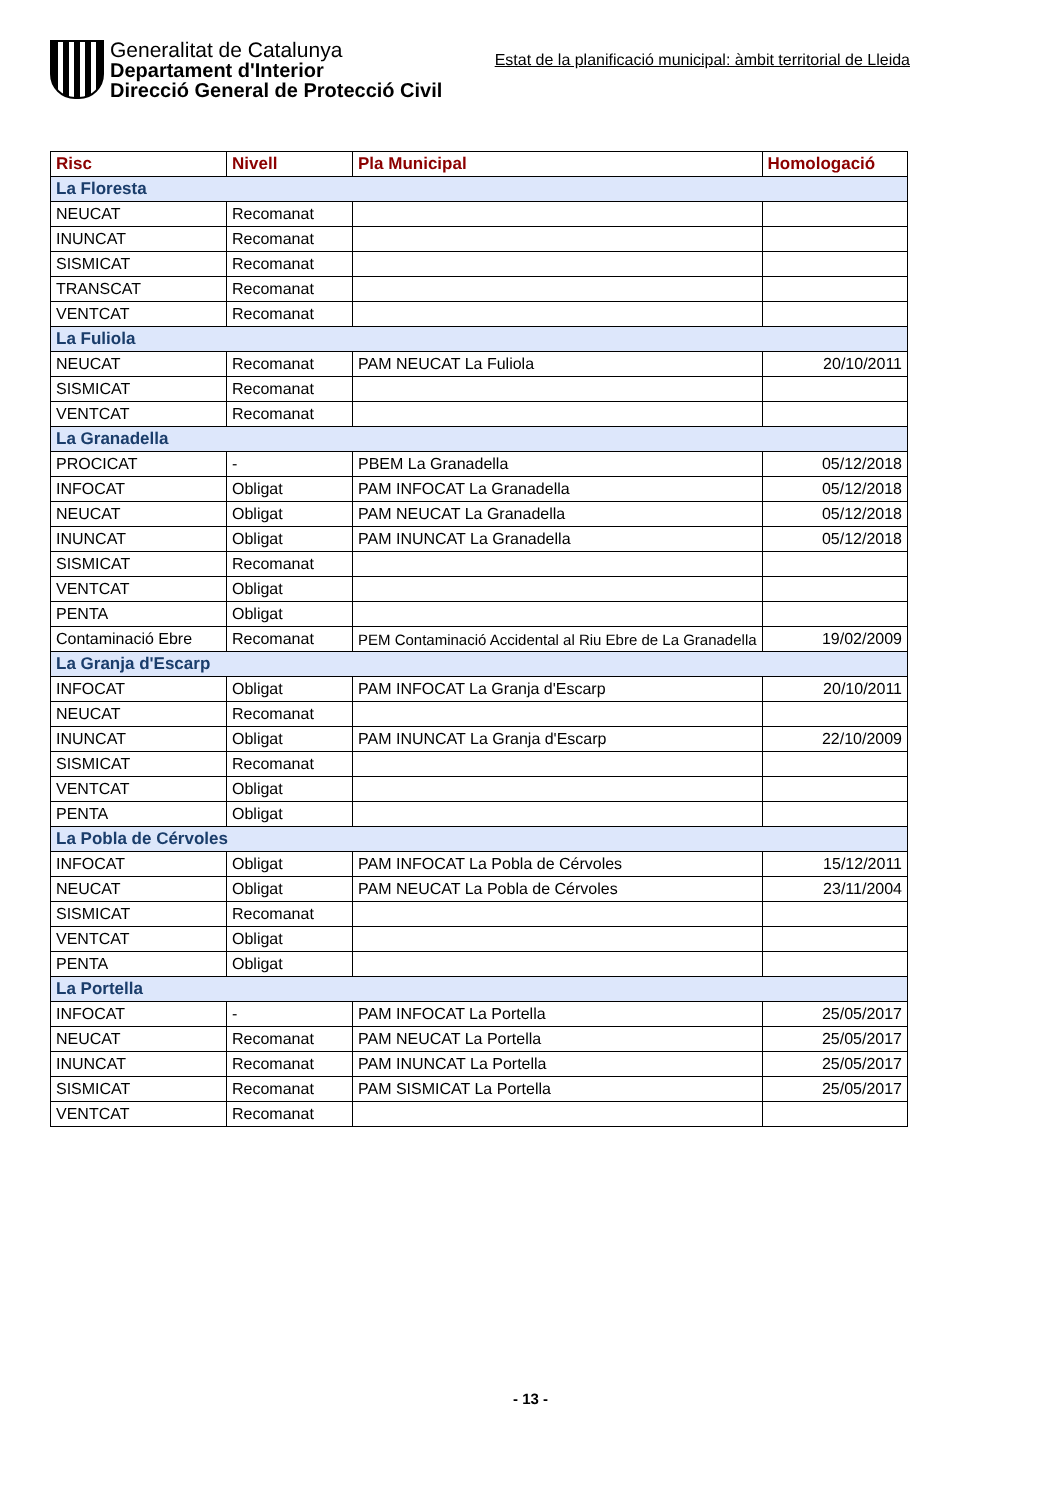Generalitat de Catalunya
Departament d'Interior
Direcció General de Protecció Civil
Estat de la planificació municipal: àmbit territorial de Lleida
| Risc | Nivell | Pla Municipal | Homologació |
| --- | --- | --- | --- |
| La Floresta | | | |
| NEUCAT | Recomanat | | |
| INUNCAT | Recomanat | | |
| SISMICAT | Recomanat | | |
| TRANSCAT | Recomanat | | |
| VENTCAT | Recomanat | | |
| La Fuliola | | | |
| NEUCAT | Recomanat | PAM NEUCAT La Fuliola | 20/10/2011 |
| SISMICAT | Recomanat | | |
| VENTCAT | Recomanat | | |
| La Granadella | | | |
| PROCICAT | - | PBEM La Granadella | 05/12/2018 |
| INFOCAT | Obligat | PAM INFOCAT La Granadella | 05/12/2018 |
| NEUCAT | Obligat | PAM NEUCAT La Granadella | 05/12/2018 |
| INUNCAT | Obligat | PAM INUNCAT La Granadella | 05/12/2018 |
| SISMICAT | Recomanat | | |
| VENTCAT | Obligat | | |
| PENTA | Obligat | | |
| Contaminació Ebre | Recomanat | PEM Contaminació Accidental al Riu Ebre de La Granadella | 19/02/2009 |
| La Granja d'Escarp | | | |
| INFOCAT | Obligat | PAM INFOCAT La Granja d'Escarp | 20/10/2011 |
| NEUCAT | Recomanat | | |
| INUNCAT | Obligat | PAM INUNCAT La Granja d'Escarp | 22/10/2009 |
| SISMICAT | Recomanat | | |
| VENTCAT | Obligat | | |
| PENTA | Obligat | | |
| La Pobla de Cérvoles | | | |
| INFOCAT | Obligat | PAM INFOCAT La Pobla de Cérvoles | 15/12/2011 |
| NEUCAT | Obligat | PAM NEUCAT La Pobla de Cérvoles | 23/11/2004 |
| SISMICAT | Recomanat | | |
| VENTCAT | Obligat | | |
| PENTA | Obligat | | |
| La Portella | | | |
| INFOCAT | - | PAM INFOCAT La Portella | 25/05/2017 |
| NEUCAT | Recomanat | PAM NEUCAT La Portella | 25/05/2017 |
| INUNCAT | Recomanat | PAM INUNCAT La Portella | 25/05/2017 |
| SISMICAT | Recomanat | PAM SISMICAT La Portella | 25/05/2017 |
| VENTCAT | Recomanat | | |
- 13 -